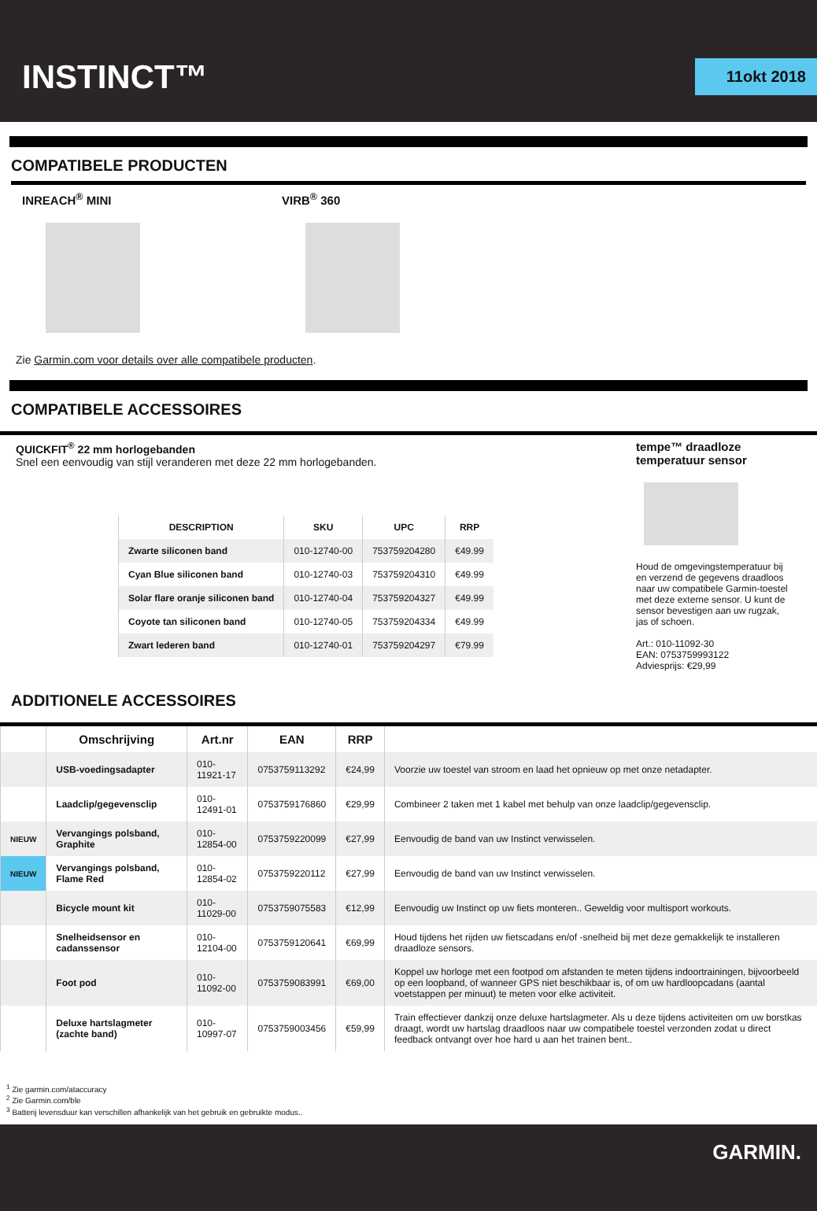INSTINCT™
11okt 2018
COMPATIBELE PRODUCTEN
INREACH<sup>®</sup> MINI VIRB<sup>®</sup> 360
Zie Garmin.com voor details over alle compatibele producten.
COMPATIBELE ACCESSOIRES
QUICKFIT<sup>®</sup> 22 mm horlogebanden
Snel een eenvoudig van stijl veranderen met deze 22 mm horlogebanden.
| DESCRIPTION | SKU | UPC | RRP |
| --- | --- | --- | --- |
| Zwarte siliconen band | 010-12740-00 | 753759204280 | €49.99 |
| Cyan Blue siliconen band | 010-12740-03 | 753759204310 | €49.99 |
| Solar flare oranje siliconen band | 010-12740-04 | 753759204327 | €49.99 |
| Coyote tan siliconen band | 010-12740-05 | 753759204334 | €49.99 |
| Zwart lederen band | 010-12740-01 | 753759204297 | €79.99 |
tempe™ draadloze temperatuur sensor
Houd de omgevingstemperatuur bij en verzend de gegevens draadloos naar uw compatibele Garmin-toestel met deze externe sensor. U kunt de sensor bevestigen aan uw rugzak, jas of schoen.
Art.: 010-11092-30
EAN: 0753759993122
Adviesprijs: €29,99
ADDITIONELE ACCESSOIRES
| | Omschrijving | Art.nr | EAN | RRP | |
| --- | --- | --- | --- | --- | --- |
| | USB-voedingsadapter | 010-11921-17 | 0753759113292 | €24,99 | Voorzie uw toestel van stroom en laad het opnieuw op met onze netadapter. |
| | Laadclip/gegevensclip | 010-12491-01 | 0753759176860 | €29,99 | Combineer 2 taken met 1 kabel met behulp van onze laadclip/gegevensclip. |
| NIEUW | Vervangings polsband, Graphite | 010-12854-00 | 0753759220099 | €27,99 | Eenvoudig de band van uw Instinct verwisselen. |
| NIEUW | Vervangings polsband, Flame Red | 010-12854-02 | 0753759220112 | €27,99 | Eenvoudig de band van uw Instinct verwisselen. |
| | Bicycle mount kit | 010-11029-00 | 0753759075583 | €12,99 | Eenvoudig uw Instinct op uw fiets monteren.. Geweldig voor multisport workouts. |
| | Snelheidsensor en cadanssensor | 010-12104-00 | 0753759120641 | €69,99 | Houd tijdens het rijden uw fietscadans en/of -snelheid bij met deze gemakkelijk te installeren draadloze sensors. |
| | Foot pod | 010-11092-00 | 0753759083991 | €69,00 | Koppel uw horloge met een footpod om afstanden te meten tijdens indoortrainingen, bijvoorbeeld op een loopband, of wanneer GPS niet beschikbaar is, of om uw hardloopcadans (aantal voetstappen per minuut) te meten voor elke activiteit. |
| | Deluxe hartslagmeter (zachte band) | 010-10997-07 | 0753759003456 | €59,99 | Train effectiever dankzij onze deluxe hartslagmeter. Als u deze tijdens activiteiten om uw borstkas draagt, wordt uw hartslag draadloos naar uw compatibele toestel verzonden zodat u direct feedback ontvangt over hoe hard u aan het trainen bent.. |
<sup>1</sup> Zie garmin.com/ataccuracy
<sup>2</sup> Zie Garmin.com/ble
<sup>3</sup> Batterij levensduur kan verschillen afhankelijk van het gebruik en gebruikte modus..
GARMIN.